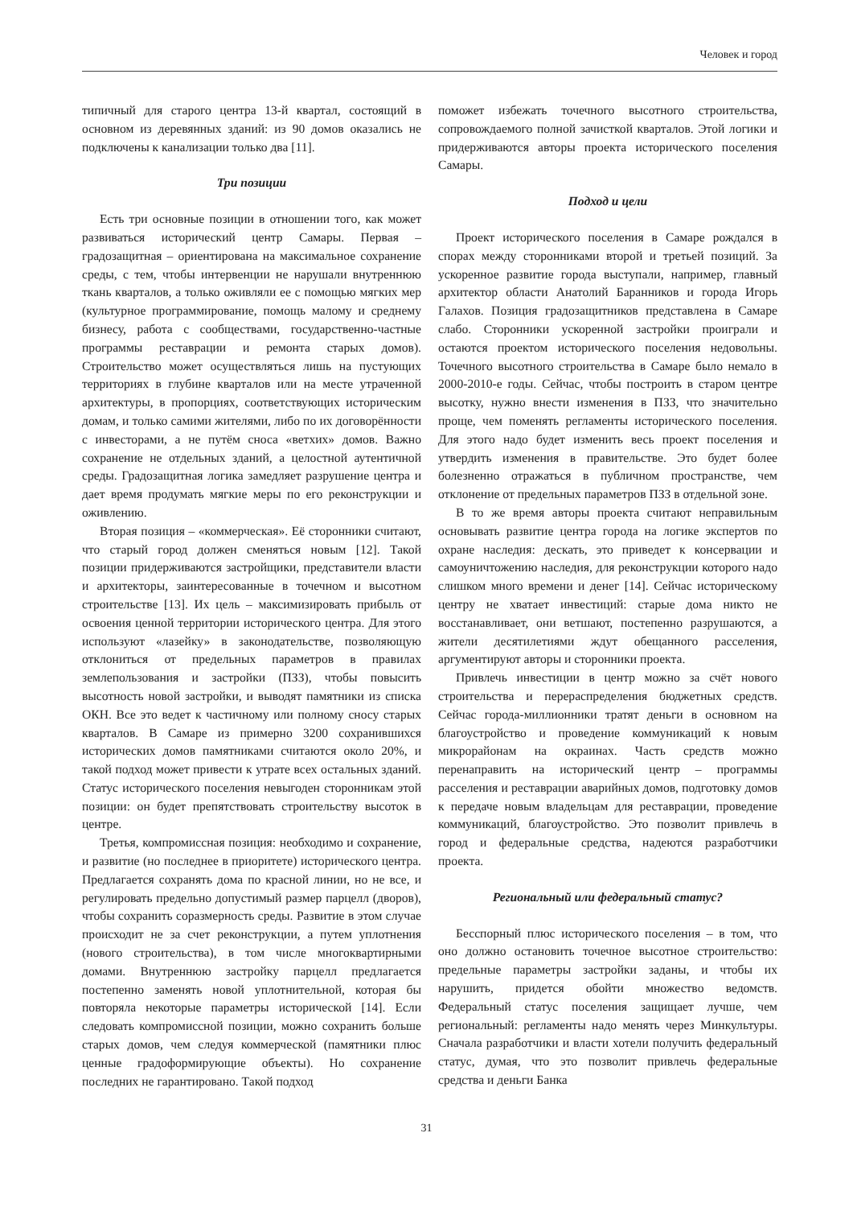Человек и город
типичный для старого центра 13-й квартал, состоящий в основном из деревянных зданий: из 90 домов оказались не подключены к канализации только два [11].
Три позиции
Есть три основные позиции в отношении того, как может развиваться исторический центр Самары. Первая – градозащитная – ориентирована на максимальное сохранение среды, с тем, чтобы интервенции не нарушали внутреннюю ткань кварталов, а только оживляли ее с помощью мягких мер (культурное программирование, помощь малому и среднему бизнесу, работа с сообществами, государственно-частные программы реставрации и ремонта старых домов). Строительство может осуществляться лишь на пустующих территориях в глубине кварталов или на месте утраченной архитектуры, в пропорциях, соответствующих историческим домам, и только самими жителями, либо по их договорённости с инвесторами, а не путём сноса «ветхих» домов. Важно сохранение не отдельных зданий, а целостной аутентичной среды. Градозащитная логика замедляет разрушение центра и дает время продумать мягкие меры по его реконструкции и оживлению.
Вторая позиция – «коммерческая». Её сторонники считают, что старый город должен сменяться новым [12]. Такой позиции придерживаются застройщики, представители власти и архитекторы, заинтересованные в точечном и высотном строительстве [13]. Их цель – максимизировать прибыль от освоения ценной территории исторического центра. Для этого используют «лазейку» в законодательстве, позволяющую отклониться от предельных параметров в правилах землепользования и застройки (ПЗЗ), чтобы повысить высотность новой застройки, и выводят памятники из списка ОКН. Все это ведет к частичному или полному сносу старых кварталов. В Самаре из примерно 3200 сохранившихся исторических домов памятниками считаются около 20%, и такой подход может привести к утрате всех остальных зданий. Статус исторического поселения невыгоден сторонникам этой позиции: он будет препятствовать строительству высоток в центре.
Третья, компромиссная позиция: необходимо и сохранение, и развитие (но последнее в приоритете) исторического центра. Предлагается сохранять дома по красной линии, но не все, и регулировать предельно допустимый размер парцелл (дворов), чтобы сохранить соразмерность среды. Развитие в этом случае происходит не за счет реконструкции, а путем уплотнения (нового строительства), в том числе многоквартирными домами. Внутреннюю застройку парцелл предлагается постепенно заменять новой уплотнительной, которая бы повторяла некоторые параметры исторической [14]. Если следовать компромиссной позиции, можно сохранить больше старых домов, чем следуя коммерческой (памятники плюс ценные градоформирующие объекты). Но сохранение последних не гарантировано. Такой подход
поможет избежать точечного высотного строительства, сопровождаемого полной зачисткой кварталов. Этой логики и придерживаются авторы проекта исторического поселения Самары.
Подход и цели
Проект исторического поселения в Самаре рождался в спорах между сторонниками второй и третьей позиций. За ускоренное развитие города выступали, например, главный архитектор области Анатолий Баранников и города Игорь Галахов. Позиция градозащитников представлена в Самаре слабо. Сторонники ускоренной застройки проиграли и остаются проектом исторического поселения недовольны. Точечного высотного строительства в Самаре было немало в 2000-2010-е годы. Сейчас, чтобы построить в старом центре высотку, нужно внести изменения в ПЗЗ, что значительно проще, чем поменять регламенты исторического поселения. Для этого надо будет изменить весь проект поселения и утвердить изменения в правительстве. Это будет более болезненно отражаться в публичном пространстве, чем отклонение от предельных параметров ПЗЗ в отдельной зоне.
В то же время авторы проекта считают неправильным основывать развитие центра города на логике экспертов по охране наследия: дескать, это приведет к консервации и самоуничтожению наследия, для реконструкции которого надо слишком много времени и денег [14]. Сейчас историческому центру не хватает инвестиций: старые дома никто не восстанавливает, они ветшают, постепенно разрушаются, а жители десятилетиями ждут обещанного расселения, аргументируют авторы и сторонники проекта.
Привлечь инвестиции в центр можно за счёт нового строительства и перераспределения бюджетных средств. Сейчас города-миллионники тратят деньги в основном на благоустройство и проведение коммуникаций к новым микрорайонам на окраинах. Часть средств можно перенаправить на исторический центр – программы расселения и реставрации аварийных домов, подготовку домов к передаче новым владельцам для реставрации, проведение коммуникаций, благоустройство. Это позволит привлечь в город и федеральные средства, надеются разработчики проекта.
Региональный или федеральный статус?
Бесспорный плюс исторического поселения – в том, что оно должно остановить точечное высотное строительство: предельные параметры застройки заданы, и чтобы их нарушить, придется обойти множество ведомств. Федеральный статус поселения защищает лучше, чем региональный: регламенты надо менять через Минкультуры. Сначала разработчики и власти хотели получить федеральный статус, думая, что это позволит привлечь федеральные средства и деньги Банка
31